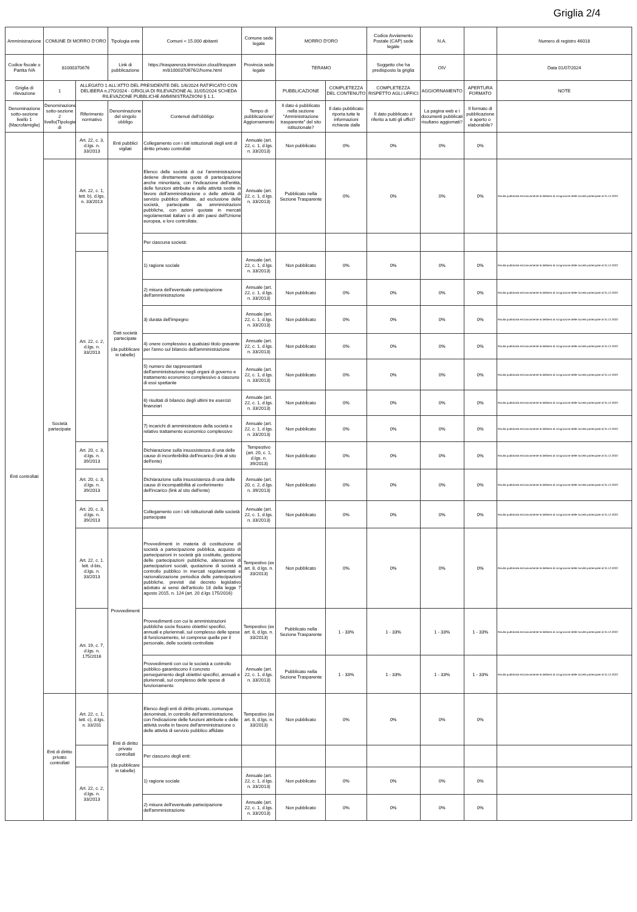Griglia 2/4
| Amministrazione | COMUNE DI MORRO D'ORO | | Tipologia ente | Comuni < 15.000 abitanti | Comune sede legale | MORRO D'ORO | | Codice Avviamento Postale (CAP) sede legale | N.A. | | Numero di registro 46018 |
| Codice fiscale o Partita IVA | 81000370676 | | Link di pubblicazione | https://trasparenza.tinnvision.cloud/traspam m/81000370676/2/home.html | Provincia sede legale | TERAMO | | Soggetto che ha predisposto la griglia | OIV | | Data 01/07/2024 |
| Griglia di rilevazione | 1 | ALLEGATO 1 ALL'ATTO DEL PRESIDENTE DEL 1/6/2024 RATIFICATO CON DELIBERA n.270/2024 - GRIGLIA DI RILEVAZIONE AL 31/05/2024 SCHEDA RILEVAZIONE PUBBLICHE AMMINISTRAZIIONI § 1.1. | | | | PUBBLICAZIONE | COMPLETEZZA DEL CONTENUTO | COMPLETEZZA RISPETTO AGLI UFFICI | AGGIORNAMENTO | APERTURA FORMATO | NOTE |
| Denominazione sotto-sezione livello 1 (Macrofamiglie) | Denominazione sotto-sezione 2 livello(Tipologie di | Riferimento normativo | Denominazione del singolo obbligo | Contenuti dell'obbligo | Tempo di pubblicazione/ Aggiornamento | Il dato è pubblicato nella sezione "Amministrazione trasparente" del sito istituzionale? | Il dato pubblicato riporta tutte le informazioni richieste dalle | Il dato pubblicato è riferito a tutti gli uffici? | La pagina web e i documenti pubblicati risultano aggiornati? | Il formato di pubblicazione è aperto o elaborabile? | |
| Enti controllati | | Art. 22, c. 3, d.lgs. n. 33/2013 | Enti pubblici vigilati | Collegamento con i siti istituzionali degli enti di diritto privato controllati | Annuale (art. 22, c. 1, d.lgs. n. 33/2013) | Non pubblicato | 0% | 0% | 0% | 0% | |
| | Società partecipate | Art. 22, c. 1, lett. b), d.lgs. n. 33/2013 | Dati società partecipate (da pubblicare in tabelle) | Elenco delle società di cui l'amministrazione detiene direttamente quote di partecipazione anche minoritaria, con l'indicazione dell'entità, delle funzioni attribuite e delle attività svolte in favore dell'amministrazione o delle attività di servizio pubblico affidate, ad esclusione delle società, partecipate da amministrazioni pubbliche, con azioni quotate in mercati regolamentati italiani o di altri paesi dell'Unione europea, e loro controllate. | Annuale (art. 22, c. 1, d.lgs. n. 33/2013) | Pubblicato nella Sezione Trasparente | 0% | 0% | 0% | 0% | Risulta pubblicata esclusivamente la delibera di ricognizione delle società partecipate al 31.12.2022 |
| | | | | Per ciascuna società: | | | | | | | |
| | | Art. 22, c. 2, d.lgs. n. 33/2013 | | 1) ragione sociale | Annuale (art. 22, c. 1, d.lgs. n. 33/2013) | Non pubblicato | 0% | 0% | 0% | 0% | Risulta pubblicata esclusivamente la delibera di ricognizione delle società partecipate al 31.12.2022 |
| | | | | 2) misura dell'eventuale partecipazione dell'amministrazione | Annuale (art. 22, c. 1, d.lgs. n. 33/2013) | Non pubblicato | 0% | 0% | 0% | 0% | Risulta pubblicata esclusivamente la delibera di ricognizione delle società partecipate al 31.12.2022 |
| | | | | 3) durata dell'impegno | Annuale (art. 22, c. 1, d.lgs. n. 33/2013) | Non pubblicato | 0% | 0% | 0% | 0% | Risulta pubblicata esclusivamente la delibera di ricognizione delle società partecipate al 31.12.2022 |
| | | | | 4) onere complessivo a qualsiasi titolo gravante per l'anno sul bilancio dell'amministrazione | Annuale (art. 22, c. 1, d.lgs. n. 33/2013) | Non pubblicato | 0% | 0% | 0% | 0% | Risulta pubblicata esclusivamente la delibera di ricognizione delle società partecipate al 31.12.2022 |
| | | | | 5) numero dei rappresentanti dell'amministrazione negli organi di governo e trattamento economico complessivo a ciascuno di essi spettante | Annuale (art. 22, c. 1, d.lgs. n. 33/2013) | Non pubblicato | 0% | 0% | 0% | 0% | Risulta pubblicata esclusivamente la delibera di ricognizione delle società partecipate al 31.12.2022 |
| | | | | 6) risultati di bilancio degli ultimi tre esercizi finanziari | Annuale (art. 22, c. 1, d.lgs. n. 33/2013) | Non pubblicato | 0% | 0% | 0% | 0% | Risulta pubblicata esclusivamente la delibera di ricognizione delle società partecipate al 31.12.2022 |
| | | | | 7) incarichi di amministratore della società e relativo trattamento economico complessivo | Annuale (art. 22, c. 1, d.lgs. n. 33/2013) | Non pubblicato | 0% | 0% | 0% | 0% | Risulta pubblicata esclusivamente la delibera di ricognizione delle società partecipate al 31.12.2022 |
| | | Art. 20, c. 3, d.lgs. n. 39/2013 | | Dichiarazione sulla insussistenza di una delle cause di inconferibilità dell'incarico (link al sito dell'ente) | Tempestivo (art. 20, c. 1, d.lgs. n. 39/2013) | Non pubblicato | 0% | 0% | 0% | 0% | Risulta pubblicata esclusivamente la delibera di ricognizione delle società partecipate al 31.12.2022 |
| | | Art. 20, c. 3, d.lgs. n. 39/2013 | | Dichiarazione sulla insussistenza di una delle cause di incompatibilità al conferimento dell'incarico (link al sito dell'ente) | Annuale (art. 20, c. 2, d.lgs. n. 39/2013) | Non pubblicato | 0% | 0% | 0% | 0% | Risulta pubblicata esclusivamente la delibera di ricognizione delle società partecipate al 31.12.2022 |
| | | Art. 20, c. 3, d.lgs. n. 39/2013 | | Collegamento con i siti istituzionali delle società partecipate | Annuale (art. 22, c. 1, d.lgs. n. 33/2013) | Non pubblicato | 0% | 0% | 0% | 0% | Risulta pubblicata esclusivamente la delibera di ricognizione delle società partecipate al 31.12.2022 |
| | | Art. 22, c. 1. lett. d-bis, d.lgs. n. 33/2013 | Provvedimenti | Provvedimenti in materia di costituzione di società a partecipazione pubblica, acquisto di partecipazioni in società già costituite, gestione delle partecipazioni pubbliche, alienazione di partecipazioni sociali, quotazione di società a controllo pubblico in mercati regolamentati e razionalizzazione periodica delle partecipazioni pubbliche, previsti dal decreto legislativo adottato ai sensi dell'articolo 18 della legge 7 agosto 2015, n. 124 (art. 20 d.lgs 175/2016) | Tempestivo (ex art. 8, d.lgs. n. 33/2013) | Non pubblicato | 0% | 0% | 0% | 0% | Risulta pubblicata esclusivamente la delibera di ricognizione delle società partecipate al 31.12.2022 |
| | | Art. 19, c. 7, d.lgs. n. 175/2016 | | Provvedimenti con cui le amministrazioni pubbliche socie fissano obiettivi specifici, annuali e pluriennali, sul complesso delle spese di funzionamento, ivi comprese quelle per il personale, delle società controllate | Tempestivo (ex art. 8, d.lgs. n. 33/2013) | Pubblicato nella Sezione Trasparente | 1 - 33% | 1 - 33% | 1 - 33% | 1 - 33% | Risulta pubblicata esclusivamente la delibera di ricognizione delle società partecipate al 31.12.2022 |
| | | | | Provvedimenti con cui le società a controllo pubblico garantiscono il concreto perseguimento degli obiettivi specifici, annuali e pluriennali, sul complesso delle spese di funzionamento | Annuale (art. 22, c. 1, d.lgs. n. 33/2013) | Pubblicato nella Sezione Trasparente | 1 - 33% | 1 - 33% | 1 - 33% | 1 - 33% | Risulta pubblicata esclusivamente la delibera di ricognizione delle società partecipate al 31.12.2022 |
| | Enti di diritto privato controllati | Art. 22, c. 1, lett. c), d.lgs. n. 33/201 | Enti di diritto privato controllati (da pubblicare in tabelle) | Elenco degli enti di diritto privato, comunque denominati, in controllo dell'amministrazione, con l'indicazione delle funzioni attribuite e delle attività svolte in favore dell'amministrazione o delle attività di servizio pubblico affidate | Tempestivo (ex art. 8, d.lgs. n. 33/2013) | Non pubblicato | 0% | 0% | 0% | 0% | |
| | | | | Per ciascuno degli enti: | | | | | | | |
| | | Art. 22, c. 2, d.lgs. n. 33/2013 | | 1) ragione sociale | Annuale (art. 22, c. 1, d.lgs. n. 33/2013) | Non pubblicato | 0% | 0% | 0% | 0% | |
| | | | | 2) misura dell'eventuale partecipazione dell'amministrazione | Annuale (art. 22, c. 1, d.lgs. n. 33/2013) | Non pubblicato | 0% | 0% | 0% | 0% | |